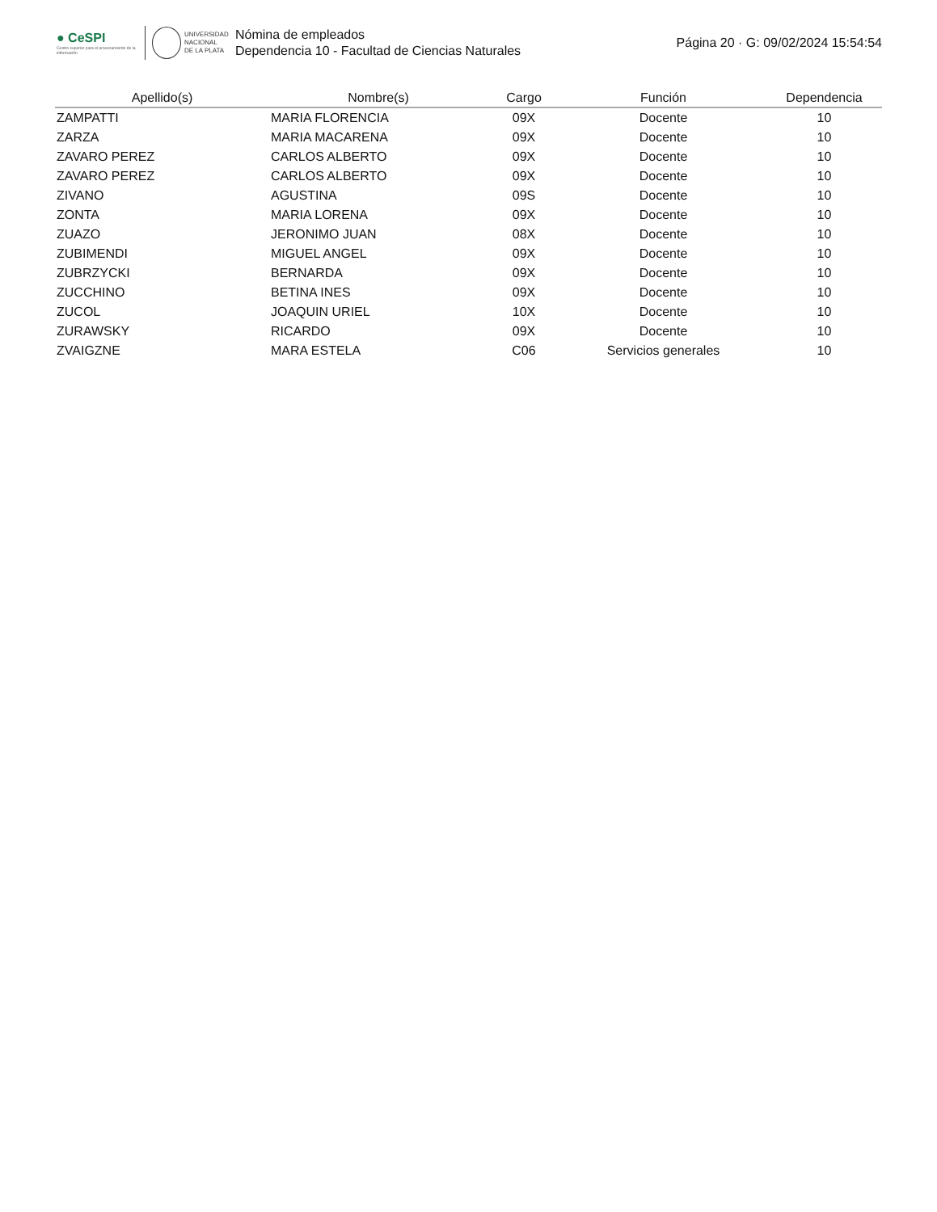● CeSPI
Centro superior para el procesamiento de la información
UNIVERSIDAD
NACIONAL
DE LA PLATA
Nómina de empleados
Dependencia 10 - Facultad de Ciencias Naturales
Página 20 · G: 09/02/2024 15:54:54
| Apellido(s) | Nombre(s) | Cargo | Función | Dependencia |
| --- | --- | --- | --- | --- |
| ZAMPATTI | MARIA FLORENCIA | 09X | Docente | 10 |
| ZARZA | MARIA MACARENA | 09X | Docente | 10 |
| ZAVARO PEREZ | CARLOS ALBERTO | 09X | Docente | 10 |
| ZAVARO PEREZ | CARLOS ALBERTO | 09X | Docente | 10 |
| ZIVANO | AGUSTINA | 09S | Docente | 10 |
| ZONTA | MARIA LORENA | 09X | Docente | 10 |
| ZUAZO | JERONIMO JUAN | 08X | Docente | 10 |
| ZUBIMENDI | MIGUEL ANGEL | 09X | Docente | 10 |
| ZUBRZYCKI | BERNARDA | 09X | Docente | 10 |
| ZUCCHINO | BETINA INES | 09X | Docente | 10 |
| ZUCOL | JOAQUIN URIEL | 10X | Docente | 10 |
| ZURAWSKY | RICARDO | 09X | Docente | 10 |
| ZVAIGZNE | MARA ESTELA | C06 | Servicios generales | 10 |